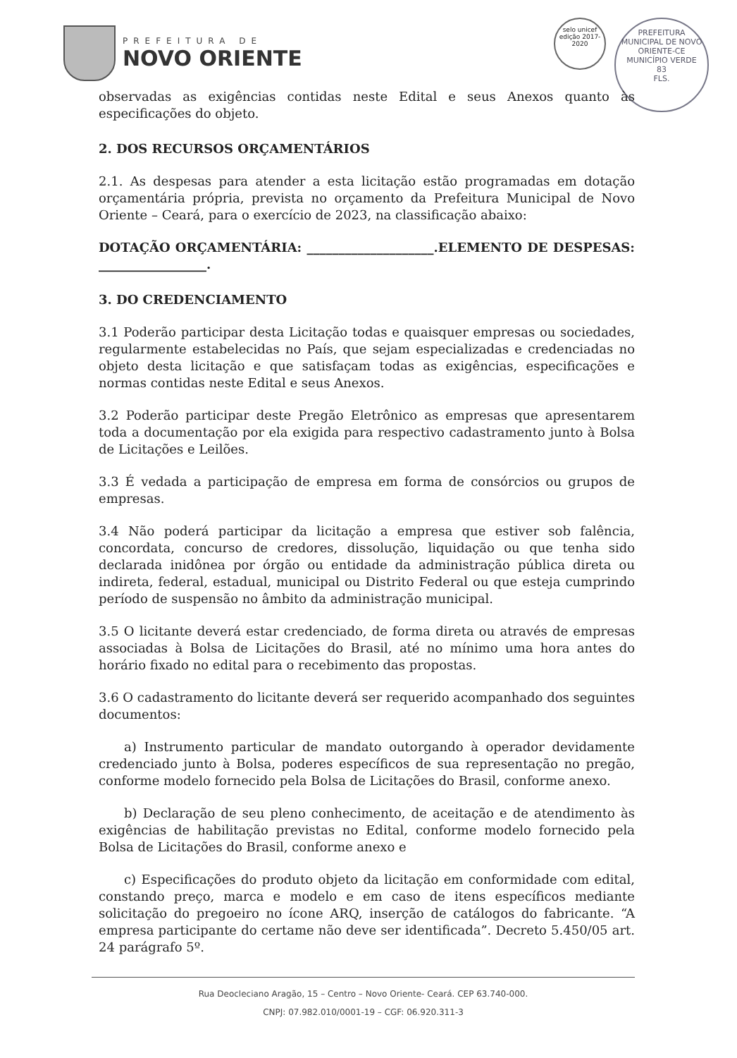PREFEITURA DE
NOVO ORIENTE
selo unicef
edição 2017-2020
PREFEITURA MUNICIPAL DE NOVO ORIENTE-CE
MUNICÍPIO VERDE
83
FLS.
observadas as exigências contidas neste Edital e seus Anexos quanto às especificações do objeto.
2. DOS RECURSOS ORÇAMENTÁRIOS
2.1. As despesas para atender a esta licitação estão programadas em dotação orçamentária própria, prevista no orçamento da Prefeitura Municipal de Novo Oriente – Ceará, para o exercício de 2023, na classificação abaixo:
DOTAÇÃO ORÇAMENTÁRIA: ____________________.ELEMENTO DE DESPESAS: _________________.
3. DO CREDENCIAMENTO
3.1 Poderão participar desta Licitação todas e quaisquer empresas ou sociedades, regularmente estabelecidas no País, que sejam especializadas e credenciadas no objeto desta licitação e que satisfaçam todas as exigências, especificações e normas contidas neste Edital e seus Anexos.
3.2 Poderão participar deste Pregão Eletrônico as empresas que apresentarem toda a documentação por ela exigida para respectivo cadastramento junto à Bolsa de Licitações e Leilões.
3.3 É vedada a participação de empresa em forma de consórcios ou grupos de empresas.
3.4 Não poderá participar da licitação a empresa que estiver sob falência, concordata, concurso de credores, dissolução, liquidação ou que tenha sido declarada inidônea por órgão ou entidade da administração pública direta ou indireta, federal, estadual, municipal ou Distrito Federal ou que esteja cumprindo período de suspensão no âmbito da administração municipal.
3.5 O licitante deverá estar credenciado, de forma direta ou através de empresas associadas à Bolsa de Licitações do Brasil, até no mínimo uma hora antes do horário fixado no edital para o recebimento das propostas.
3.6 O cadastramento do licitante deverá ser requerido acompanhado dos seguintes documentos:
  a) Instrumento particular de mandato outorgando à operador devidamente credenciado junto à Bolsa, poderes específicos de sua representação no pregão, conforme modelo fornecido pela Bolsa de Licitações do Brasil, conforme anexo.
  b) Declaração de seu pleno conhecimento, de aceitação e de atendimento às exigências de habilitação previstas no Edital, conforme modelo fornecido pela Bolsa de Licitações do Brasil, conforme anexo e
  c) Especificações do produto objeto da licitação em conformidade com edital, constando preço, marca e modelo e em caso de itens específicos mediante solicitação do pregoeiro no ícone ARQ, inserção de catálogos do fabricante. “A empresa participante do certame não deve ser identificada”. Decreto 5.450/05 art. 24 parágrafo 5º.
Rua Deocleciano Aragão, 15 – Centro – Novo Oriente- Ceará. CEP 63.740-000.
CNPJ: 07.982.010/0001-19 – CGF: 06.920.311-3